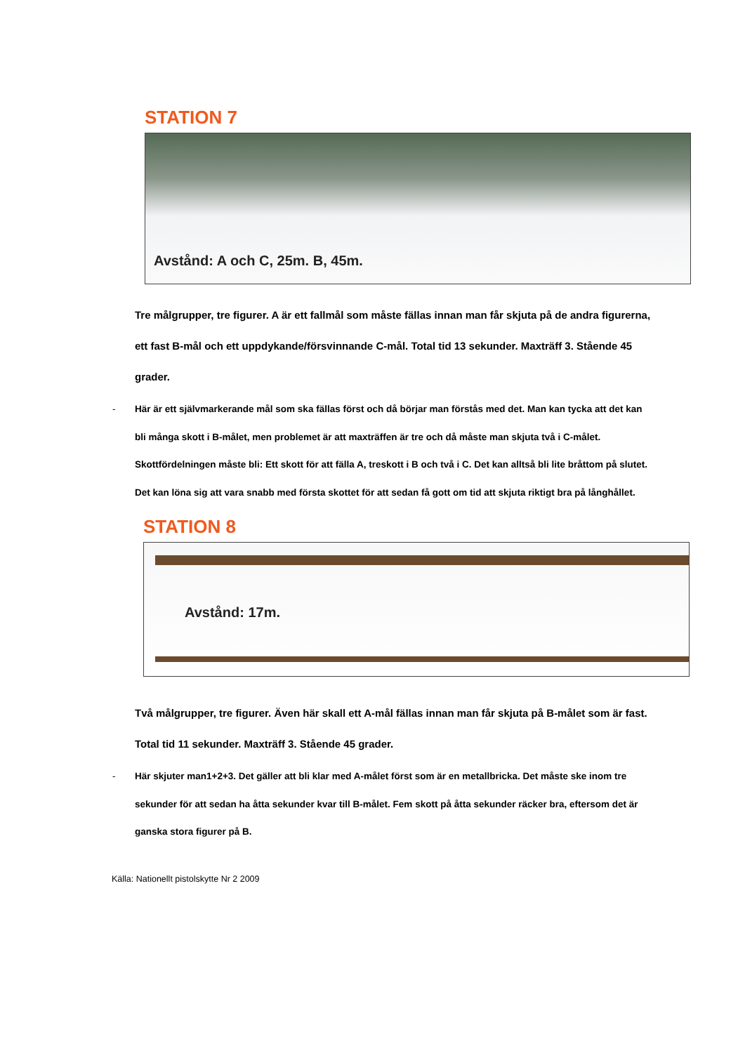STATION 7
Avstånd: A och C, 25m. B, 45m.
Tre målgrupper, tre figurer. A är ett fallmål som måste fällas innan man får skjuta på de andra figurerna, ett fast B-mål och ett uppdykande/försvinnande C-mål. Total tid 13 sekunder. Maxträff 3. Stående 45 grader.
- Här är ett självmarkerande mål som ska fällas först och då börjar man förstås med det. Man kan tycka att det kan bli många skott i B-målet, men problemet är att maxträffen är tre och då måste man skjuta två i C-målet. Skottfördelningen måste bli: Ett skott för att fälla A, treskott i B och två i C. Det kan alltså bli lite bråttom på slutet. Det kan löna sig att vara snabb med första skottet för att sedan få gott om tid att skjuta riktigt bra på långhållet.
STATION 8
Avstånd: 17m.
Två målgrupper, tre figurer. Även här skall ett A-mål fällas innan man får skjuta på B-målet som är fast. Total tid 11 sekunder. Maxträff 3. Stående 45 grader.
- Här skjuter man1+2+3. Det gäller att bli klar med A-målet först som är en metallbricka. Det måste ske inom tre sekunder för att sedan ha åtta sekunder kvar till B-målet. Fem skott på åtta sekunder räcker bra, eftersom det är ganska stora figurer på B.
Källa: Nationellt pistolskytte Nr 2 2009